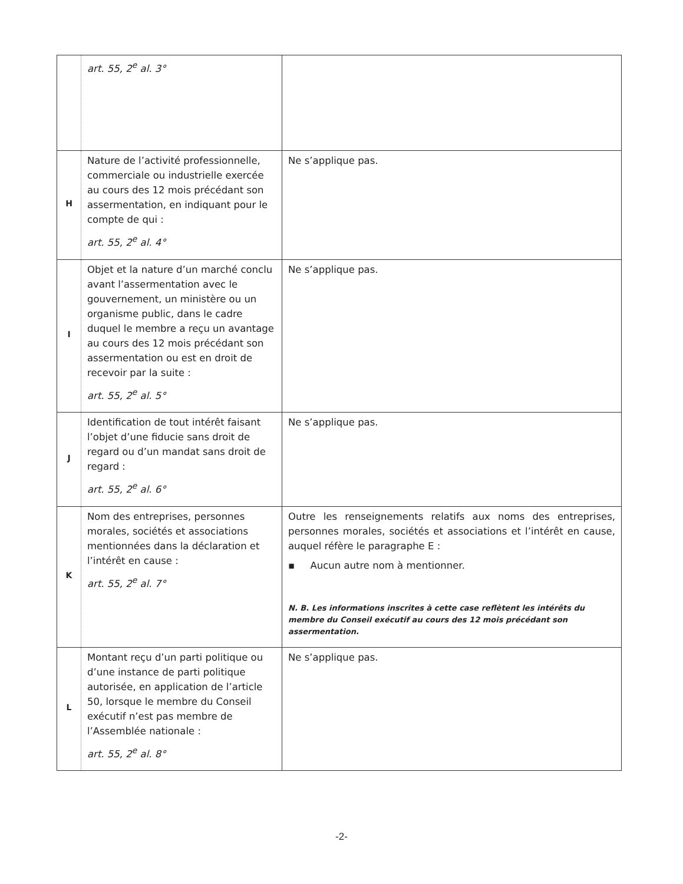| | art. 55, 2<sup>e</sup> al. 3° | |
| H | Nature de l’activité professionnelle, commerciale ou industrielle exercée au cours des 12 mois précédant son assermentation, en indiquant pour le compte de qui : art. 55, 2<sup>e</sup> al. 4° | Ne s’applique pas. |
| I | Objet et la nature d’un marché conclu avant l’assermentation avec le gouvernement, un ministère ou un organisme public, dans le cadre duquel le membre a reçu un avantage au cours des 12 mois précédant son assermentation ou est en droit de recevoir par la suite : art. 55, 2<sup>e</sup> al. 5° | Ne s’applique pas. |
| J | Identification de tout intérêt faisant l’objet d’une fiducie sans droit de regard ou d’un mandat sans droit de regard : art. 55, 2<sup>e</sup> al. 6° | Ne s’applique pas. |
| K | Nom des entreprises, personnes morales, sociétés et associations mentionnées dans la déclaration et l’intérêt en cause : art. 55, 2<sup>e</sup> al. 7° | Outre les renseignements relatifs aux noms des entreprises, personnes morales, sociétés et associations et l’intérêt en cause, auquel réfère le paragraphe E : ▪ Aucun autre nom à mentionner. N. B. Les informations inscrites à cette case reflètent les intérêts du membre du Conseil exécutif au cours des 12 mois précédant son assermentation. |
| L | Montant reçu d’un parti politique ou d’une instance de parti politique autorisée, en application de l’article 50, lorsque le membre du Conseil exécutif n’est pas membre de l’Assemblée nationale : art. 55, 2<sup>e</sup> al. 8° | Ne s’applique pas. |
-2-